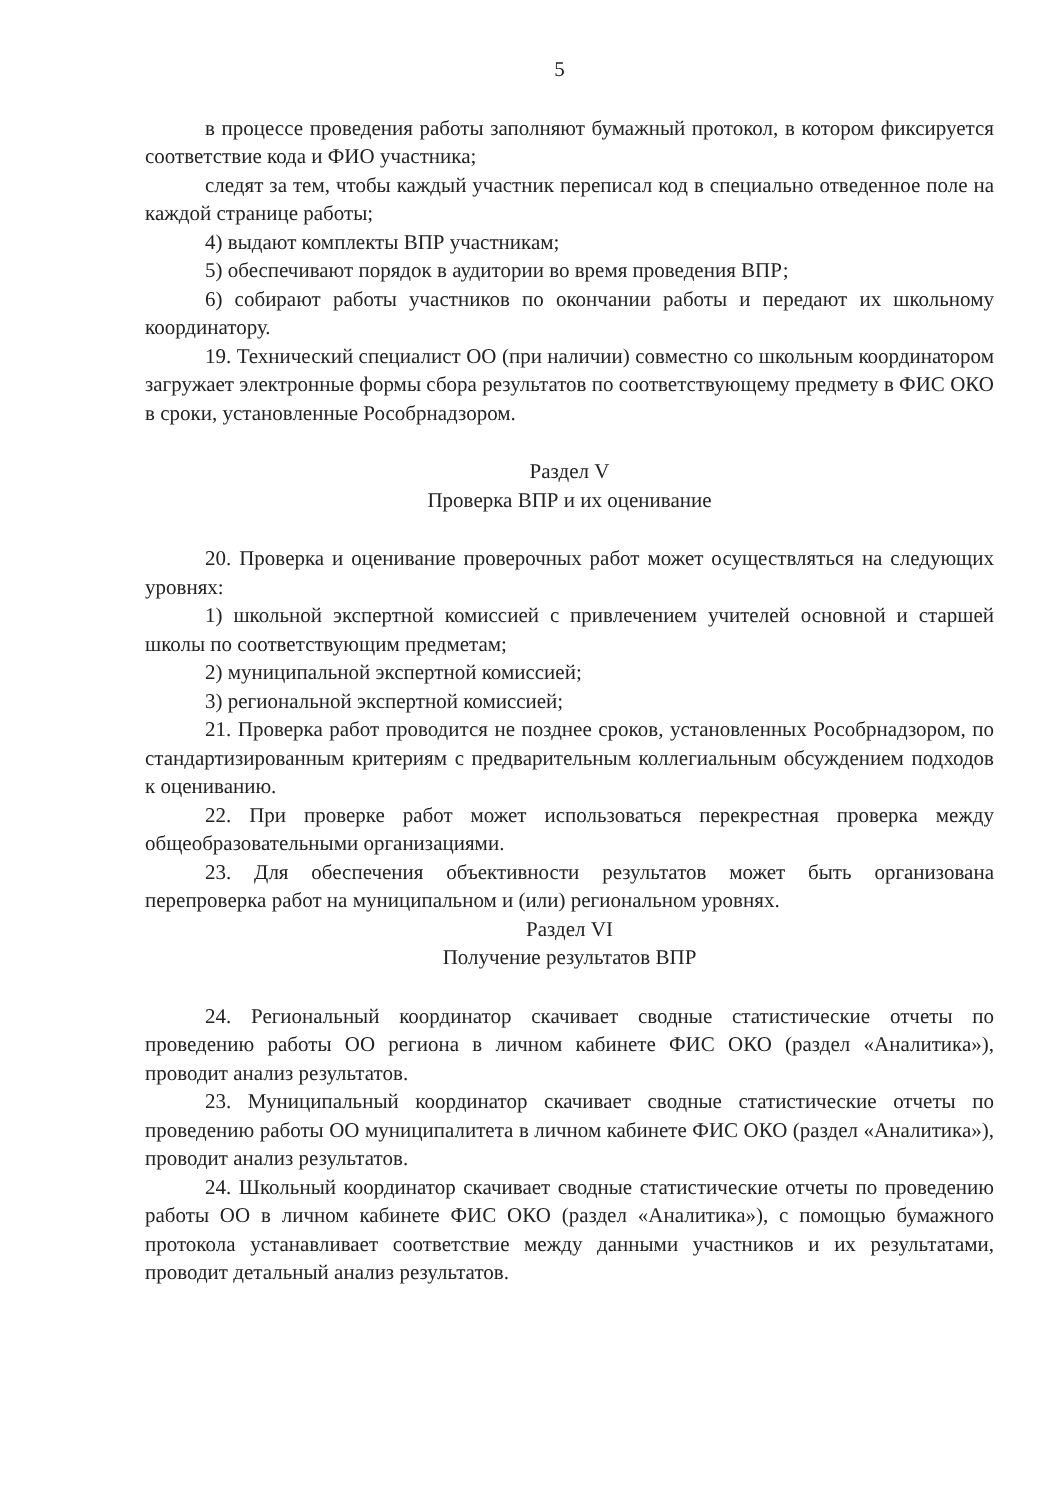5
в процессе проведения работы заполняют бумажный протокол, в котором фиксируется соответствие кода и ФИО участника;
следят за тем, чтобы каждый участник переписал код в специально отведенное поле на каждой странице работы;
4) выдают комплекты ВПР участникам;
5) обеспечивают порядок в аудитории во время проведения ВПР;
6) собирают работы участников по окончании работы и передают их школьному координатору.
19. Технический специалист ОО (при наличии) совместно со школьным координатором загружает электронные формы сбора результатов по соответствующему предмету в ФИС ОКО в сроки, установленные Рособрнадзором.
Раздел V
Проверка ВПР и их оценивание
20. Проверка и оценивание проверочных работ может осуществляться на следующих уровнях:
1) школьной экспертной комиссией с привлечением учителей основной и старшей школы по соответствующим предметам;
2) муниципальной экспертной комиссией;
3) региональной экспертной комиссией;
21. Проверка работ проводится не позднее сроков, установленных Рособрнадзором, по стандартизированным критериям с предварительным коллегиальным обсуждением подходов к оцениванию.
22. При проверке работ может использоваться перекрестная проверка между общеобразовательными организациями.
23. Для обеспечения объективности результатов может быть организована перепроверка работ на муниципальном и (или) региональном уровнях.
Раздел VI
Получение результатов ВПР
24. Региональный координатор скачивает сводные статистические отчеты по проведению работы ОО региона в личном кабинете ФИС ОКО (раздел «Аналитика»), проводит анализ результатов.
23. Муниципальный координатор скачивает сводные статистические отчеты по проведению работы ОО муниципалитета в личном кабинете ФИС ОКО (раздел «Аналитика»), проводит анализ результатов.
24. Школьный координатор скачивает сводные статистические отчеты по проведению работы ОО в личном кабинете ФИС ОКО (раздел «Аналитика»), с помощью бумажного протокола устанавливает соответствие между данными участников и их результатами, проводит детальный анализ результатов.